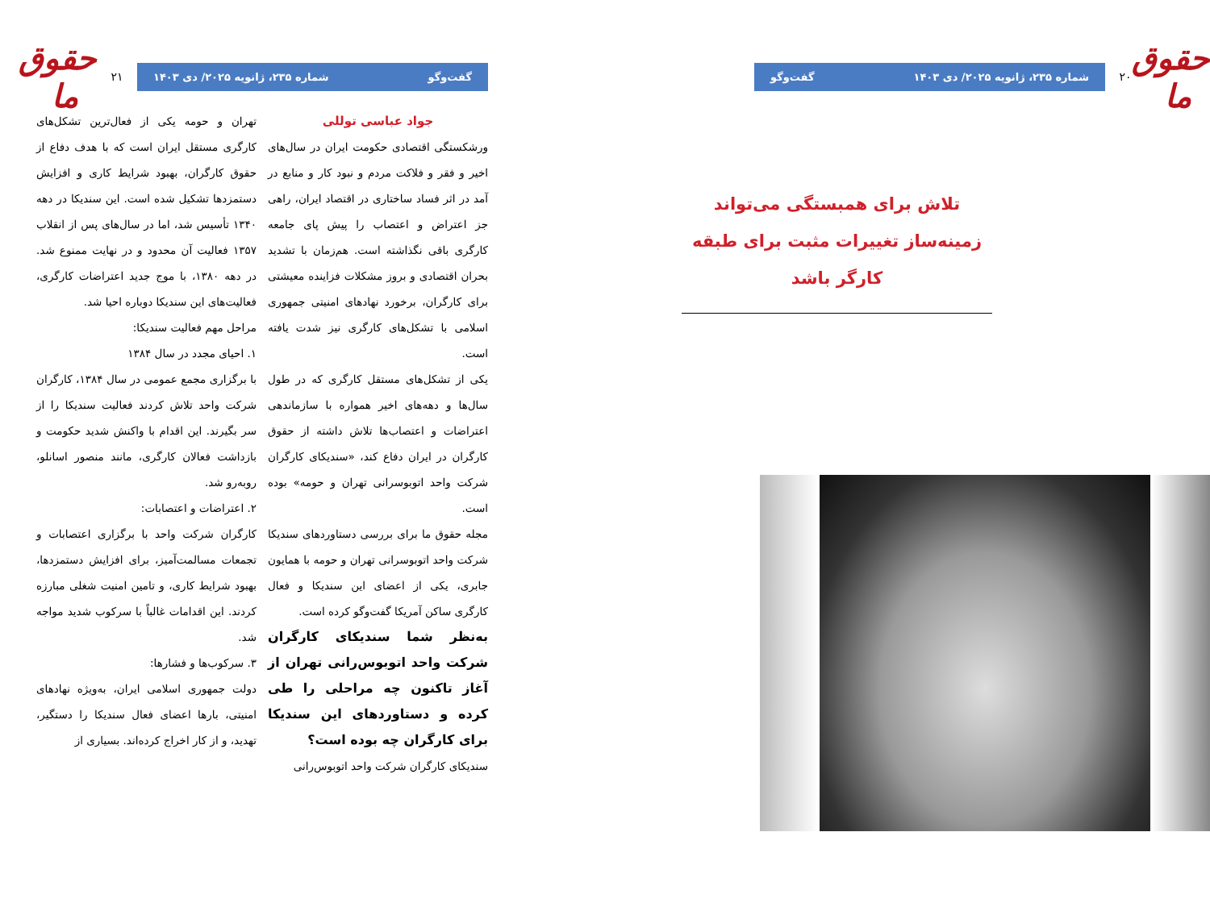حقوق ما
۲۰
شماره ۲۳۵، ژانویه ۲۰۲۵/ دی ۱۴۰۳ گفت‌وگو
تلاش برای همبستگی می‌تواند زمینه‌ساز تغییرات مثبت برای طبقه کارگر باشد
گفت‌وگو شماره ۲۳۵، ژانویه ۲۰۲۵/ دی ۱۴۰۳
۲۱
حقوق ما
جواد عباسی توللی
ورشکستگی اقتصادی حکومت ایران در سال‌های اخیر و فقر و فلاکت مردم و نبود کار و منابع در آمد در اثر فساد ساختاری در اقتصاد ایران، راهی جز اعتراض و اعتصاب را پیش پای جامعه کارگری باقی نگذاشته است. هم‌زمان با تشدید بحران اقتصادی و بروز مشکلات فزاینده معیشتی برای کارگران، برخورد نهادهای امنیتی جمهوری اسلامی با تشکل‌های کارگری نیز شدت یافته است.
یکی از تشکل‌های مستقل کارگری که در طول سال‌ها و دهه‌های اخیر همواره با سازماندهی اعتراضات و اعتصاب‌ها تلاش داشته از حقوق کارگران در ایران دفاع کند، «سندیکای کارگران شرکت واحد اتوبوسرانی تهران و حومه» بوده است.
مجله حقوق ما برای بررسی دستاوردهای سندیکا شرکت واحد اتوبوسرانی تهران و حومه با همایون جابری، یکی از اعضای این سندیکا و فعال کارگری ساکن آمریکا گفت‌وگو کرده است.
به‌نظر شما سندیکای کارگران شرکت واحد اتوبوس‌رانی تهران از آغاز تاکنون چه مراحلی را طی کرده و دستاوردهای این سندیکا برای کارگران چه بوده است؟
سندیکای کارگران شرکت واحد اتوبوس‌رانی
تهران و حومه یکی از فعال‌ترین تشکل‌های کارگری مستقل ایران است که با هدف دفاع از حقوق کارگران، بهبود شرایط کاری و افزایش دستمزدها تشکیل شده است. این سندیکا در دهه ۱۳۴۰ تأسیس شد، اما در سال‌های پس از انقلاب ۱۳۵۷ فعالیت آن محدود و در نهایت ممنوع شد. در دهه ۱۳۸۰، با موج جدید اعتراضات کارگری، فعالیت‌های این سندیکا دوباره احیا شد.
مراحل مهم فعالیت سندیکا:
۱. احیای مجدد در سال ۱۳۸۴
با برگزاری مجمع عمومی در سال ۱۳۸۴، کارگران شرکت واحد تلاش کردند فعالیت سندیکا را از سر بگیرند. این اقدام با واکنش شدید حکومت و بازداشت فعالان کارگری، مانند منصور اسانلو، روبه‌رو شد.
۲. اعتراضات و اعتصابات:
کارگران شرکت واحد با برگزاری اعتصابات و تجمعات مسالمت‌آمیز، برای افزایش دستمزدها، بهبود شرایط کاری، و تامین امنیت شغلی مبارزه کردند. این اقدامات غالباً با سرکوب شدید مواجه شد.
۳. سرکوب‌ها و فشارها:
دولت جمهوری اسلامی ایران، به‌ویژه نهادهای امنیتی، بارها اعضای فعال سندیکا را دستگیر، تهدید، و از کار اخراج کرده‌اند. بسیاری از